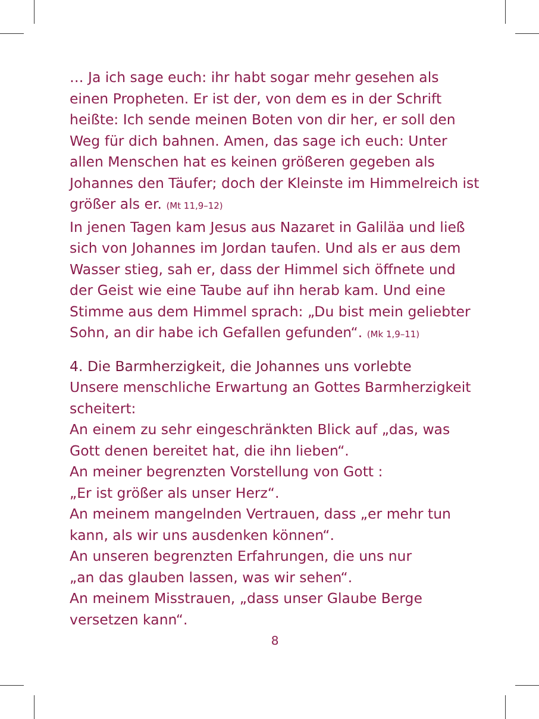… Ja ich sage euch: ihr habt sogar mehr gesehen als einen Propheten. Er ist der, von dem es in der Schrift heißte: Ich sende meinen Boten von dir her, er soll den Weg für dich bahnen. Amen, das sage ich euch: Unter allen Menschen hat es keinen größeren gegeben als Johannes den Täufer; doch der Kleinste im Himmel­reich ist größer als er. (Mt 11,9–12)
In jenen Tagen kam Jesus aus Nazaret in Galiläa und ließ sich von Johannes im Jordan taufen. Und als er aus dem Wasser stieg, sah er, dass der Himmel sich öffnete und der Geist wie eine Taube auf ihn herab kam. Und eine Stimme aus dem Himmel sprach: „Du bist mein geliebter Sohn, an dir habe ich Gefallen gefunden“. (Mk 1,9–11)
4. Die Barmherzigkeit, die Johannes uns vorlebte
Unsere menschliche Erwartung an Gottes Barmherzigkeit scheitert:
An einem zu sehr eingeschränkten Blick auf „das, was Gott denen bereitet hat, die ihn lieben“.
An meiner begrenzten Vorstellung von Gott :
„Er ist größer als unser Herz“.
An meinem mangelnden Vertrauen, dass „er mehr tun kann, als wir uns ausdenken können“.
An unseren begrenzten Erfahrungen, die uns nur
„an das glauben lassen, was wir sehen“.
An meinem Misstrauen, „dass unser Glaube Berge versetzen kann“.
8